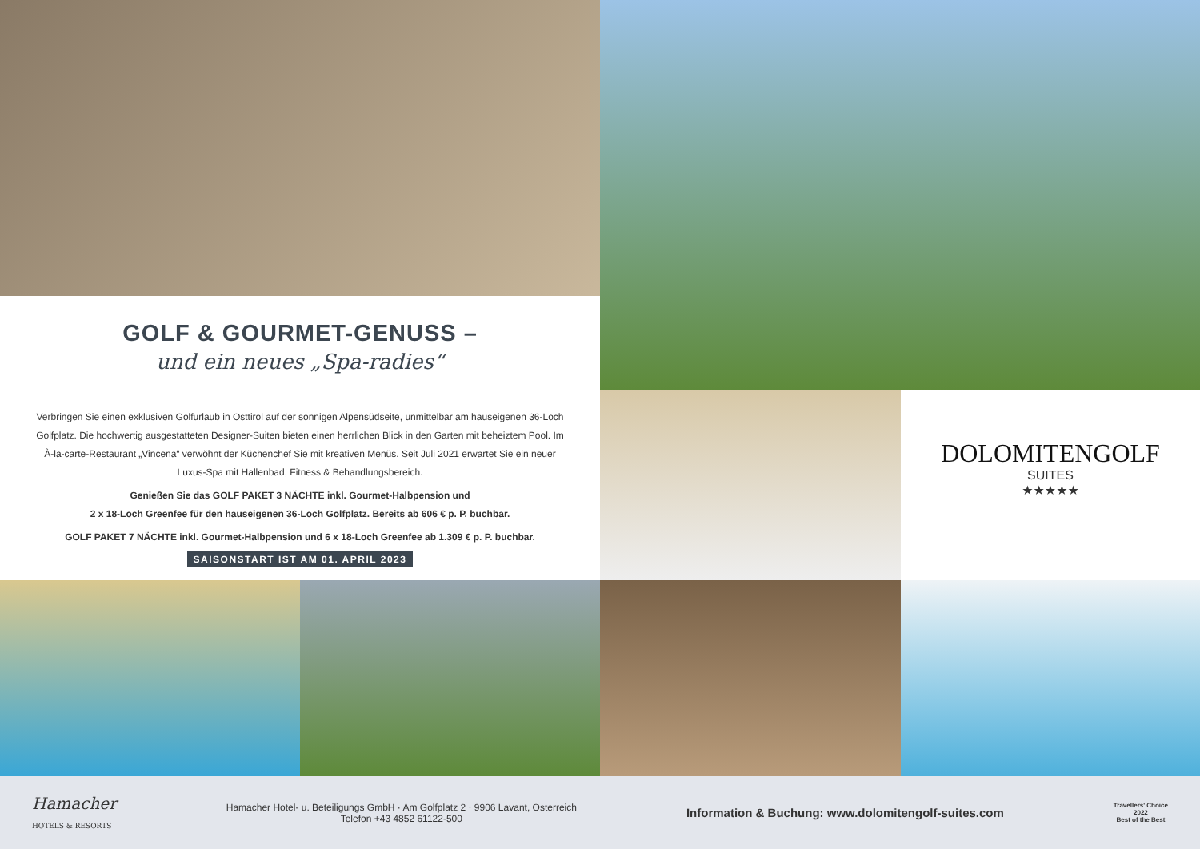GOLF & GOURMET-GENUSS –
und ein neues „Spa-radies“
Verbringen Sie einen exklusiven Golfurlaub in Osttirol auf der sonnigen Alpensüdseite, unmittelbar am hauseigenen 36-Loch Golfplatz. Die hochwertig ausgestatteten Designer-Suiten bieten einen herrlichen Blick in den Garten mit beheiztem Pool. Im À-la-carte-Restaurant „Vincena“ verwöhnt der Küchenchef Sie mit kreativen Menüs. Seit Juli 2021 erwartet Sie ein neuer Luxus-Spa mit Hallenbad, Fitness & Behandlungsbereich.
Genießen Sie das GOLF PAKET 3 NÄCHTE inkl. Gourmet-Halbpension und
2 x 18-Loch Greenfee für den hauseigenen 36-Loch Golfplatz. Bereits ab 606 € p. P. buchbar.
GOLF PAKET 7 NÄCHTE inkl. Gourmet-Halbpension und 6 x 18-Loch Greenfee ab 1.309 € p. P. buchbar.
SAISONSTART IST AM 01. APRIL 2023
DOLOMITENGOLF
SUITES
★★★★★
Hamacher
HOTELS & RESORTS
Hamacher Hotel- u. Beteiligungs GmbH · Am Golfplatz 2 · 9906 Lavant, Österreich
Telefon +43 4852 61122-500
Information & Buchung: www.dolomitengolf-suites.com
Travellers' Choice
2022
Best of the Best